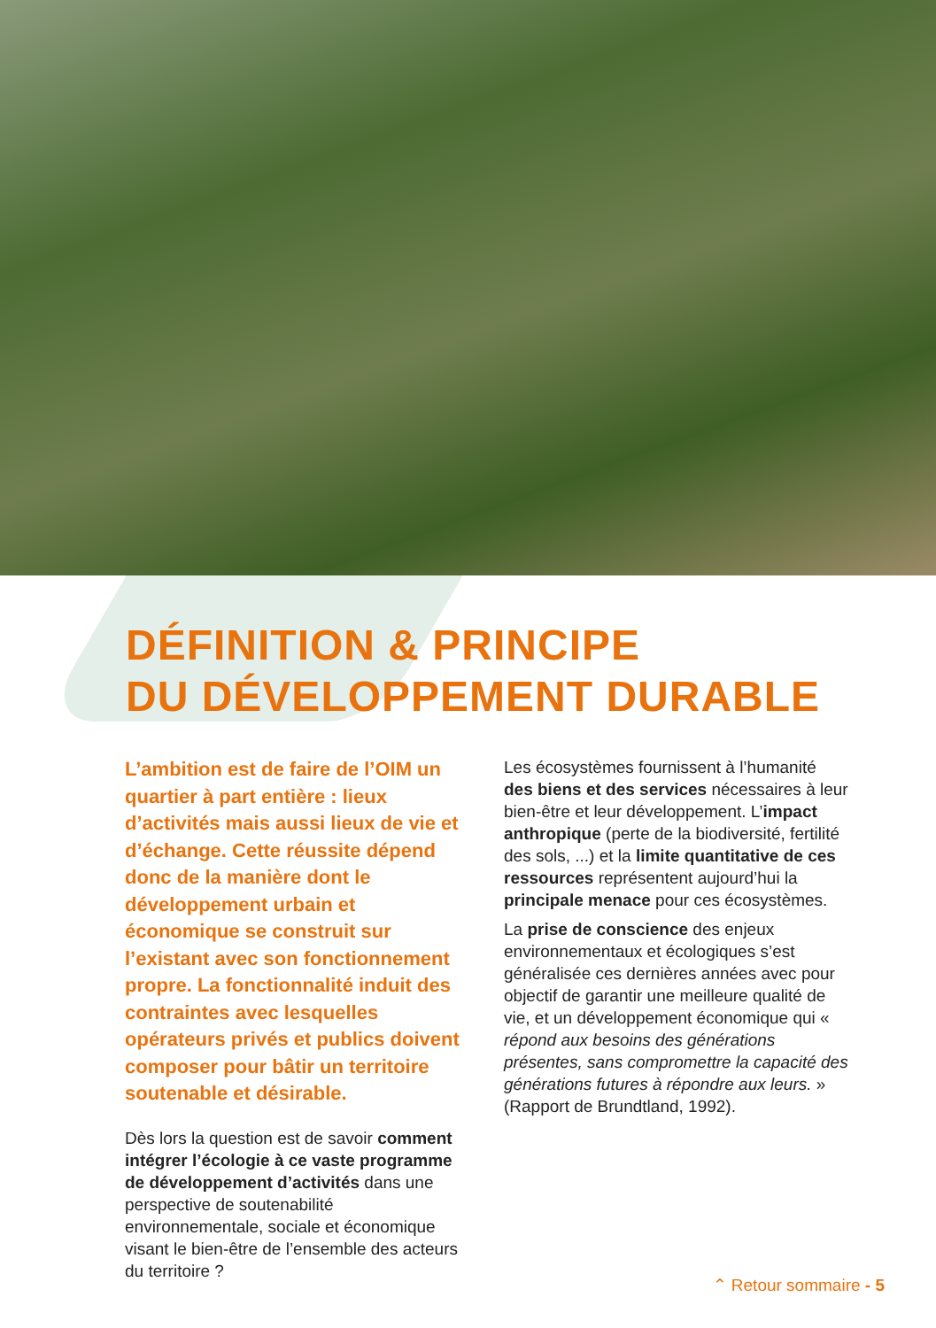DÉFINITION & PRINCIPE
DU DÉVELOPPEMENT DURABLE
L’ambition est de faire de l’OIM un quartier à part entière : lieux d’activités mais aussi lieux de vie et d’échange. Cette réussite dépend donc de la manière dont le développement urbain et économique se construit sur l’existant avec son fonctionnement propre. La fonctionnalité induit des contraintes avec lesquelles opérateurs privés et publics doivent composer pour bâtir un territoire soutenable et désirable.
Dès lors la question est de savoir comment intégrer l’écologie à ce vaste programme de développement d’activités dans une perspective de soutenabilité environnementale, sociale et économique visant le bien-être de l’ensemble des acteurs du territoire ?
Les écosystèmes fournissent à l’humanité des biens et des services nécessaires à leur bien-être et leur développement. L’impact anthropique (perte de la biodiversité, fertilité des sols, ...) et la limite quantitative de ces ressources représentent aujourd’hui la principale menace pour ces écosystèmes.
La prise de conscience des enjeux environnementaux et écologiques s’est généralisée ces dernières années avec pour objectif de garantir une meilleure qualité de vie, et un développement économique qui « répond aux besoins des générations présentes, sans compromettre la capacité des générations futures à répondre aux leurs. » (Rapport de Brundtland, 1992).
⌃ Retour sommaire - 5